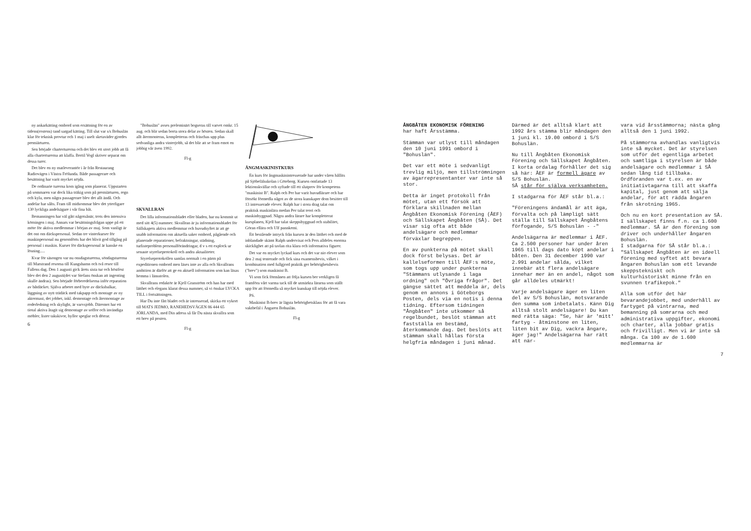ny ankarkätting ombord som ersättning för en av tidens(rostens) tand sargad kätting. Till slut var s/s Bohuslän klar för teknisk provtur och 1 maj i uselt sketaväder gjordes premiärturen.
Sen började charterturerna och det blev ett stort jobb att få alla charterturerna att klaffa. Bertil Vogl skriver separat om dessa turer.
Det blev en ny matleverantör i år från Restaurang Radiovägen i Västra Frölunda. Både passagerare och besättning har varit mycket nöjda.
De ordinarie turerna kom igång som planerat. Uppstarten på sommaren var dock lika träkig som på premiärturen, regn och kyla, men några passagerare blev det allt ändå. Och andelar har sålts. Fram till midsommar blev det ytterligare 130 lyckliga andelsägare i vår fina båt.
Bemanningen har väl gått någotsånär, trots den intensiva körningen i maj. Annars var besättningsfrågan uppe på ett möte för aktiva medlemmar i början av maj. Som vanligt är det ont om däckspersonal. Sedan tre vinterkurser för maskinpersonal nu genomförts har det blivit god tillgång på personal i maskin. Kurser för däckspersonal är kanske en lösning.....
Kvar för säsongen var nu onsdagsturerna, söndagsturerna till Marstrand resorna till Kungshamn och två resor till Fallens dag. Den 1 augusti gick årets sista tur och höstfest blev det den 2 augusti(det var Stefans önskan att ingenting skulle ändras). Sen började förberedelserna inför reparation av båtdäcket. Själva arbetet med byte av däcksbalkar, läggning av nytt trädäck med takpapp och montage av ny aktermast, det jobbet, inkl. demontage och återmontage av roderledning och skylight, är varvsjobb. Däremot har ett tiotal aktiva åtagit sig demontage av soffor och invändiga möbler, lister takskivor, hyllor speglar och dörrar.
6
"Bohuslän" avses preleminärt bogseras till varvet omkr. 15 aug. och blir sedan borta stora delar av hösten. Sedan skall allt återmonteras, kompletteras och fräschas upp plus sedvanliga andra vinterjobb, så det blir att se fram emot en jobbig vår även 1992.
Fl-g
SKVALLRAN
Det lilla informationsbladet eller bladen, har nu kommit ut med sitt 4(5) nummer. Skvallran är ju informationsbladet för Sällskapets aktiva medlemmar och huvudsyftet är att ge snabb information om aktuella saker ombord, pågående och planerade reparationer, befraktningar, städning, turlisteproblem personalförändringar, d v s ett explock ur senaste styrelseprotokoll och andra aktualiteter.
Styrelseprotokollen samlas normalt i en pärm på expeditionen ombord men läses inte av alla och Skvallrans ambition är därför att ge en aktuell information som kan läsas hemma i länsstolen.
Skvallrans redaktör är Kjell Granström och han har med lätthet och elegans klarat dessa nummer, så vi önskar LYCKA TILL i fortsättningen.
Har Du inte fått bladet och är intresserad, skicka ett vykort till MATS JEDMO, RANEHEDSVÄGEN 86 444 65 JÖRLANDA, med Din adress så får Du nästa skvallra som ett brev på posten.
Fl-g
ÅNGMASKINISTKURS
En kurs för ångmaskinintresserade har under våren hållits på Sjöbefälsskolan i Göteborg. Kursen omfattade 13 lektionskvällar och syftade till ett slutprov för kompetens "maskinist B". Ralph och Per har varit huvudlärare och har försökt förmedla något av de stora kunskaper dom besitter till 13 intresserade elever. Ralph har i stora drag talat om praktisk maskinlära medan Per talat teori och maskinbyggnad. Några andra lärare har kompletterat kursplanen, Kjell har talat skeppsbyggnad och stabilitet, Göran ellära och Ulf pannkemi.
Ett bestående intryck från kursen är den lätthet och med de inblandade skämt Ralph undervisat och Pers alldeles enorma skicklighet att på tavlan rita klara och informativa figurer.
Det var en mycket lyckad kurs och det var nio elever som den 2 maj tenterade och fick sina examensbevis, vilket i kombination med fullgjord praktik ger behörighetsbevis ("brev") som maskinist B.
Vi som fick förmånen att följa kursen ber verkligen få framföra vårt varma tack till de utmärkta lärarna som ställt upp för att förmedla så mycket kunskap till nöjda elever.
PS.
Maskinist B-brev är lägsta behörighetsklass för att få vara vaktbefäl i Ångaren Bohuslän.
Fl-g
ÅNGBÅTEN EKONOMISK FÖRENING
har haft Årsstämma.
Stämman var utlyst till måndagen den 10 juni 1991 ombord i "Bohuslän".
Det var ett möte i sedvanligt trevlig miljö, men tillströmningen av ägarrepresentanter var inte så stor.
Detta är inget protokoll från mötet, utan ett försök att förklara skillnaden mellan Ångbåten Ekonomisk Förening (ÅEF) och Sällskapet Ångbåten (SÅ). Det visar sig ofta att både andelsägare och medlemmar förväxlar begreppen.
En av punkterna på mötet skall dock först belysas. Det är kallelseformen till ÅEF:s möte, som togs upp under punkterna "Stämmans utlysande i laga ordning" och "Övriga frågor". Det gängse sättet att meddela är, dels genom en annons i Göteborgs Posten, dels via en notis i denna tidning. Eftersom tidningen "Ångbåten" inte utkommer så regelbundet, beslöt stämman att fastställa en bestämd, återkommande dag. Det beslöts att stämman skall hållas första helgfria måndagen i juni månad.
Därmed är det alltså klart att 1992 års stämma blir måndagen den 1 juni kl. 19.00 ombord i S/S Bohuslän.
Nu till Ångbåten Ekonomisk Förening och Sällskapet Ångbåten.
I korta ordalag förhåller det sig så här: ÅEF är formell ägare av S/S Bohuslän.
SÅ står för själva verksamheten.
I stadgarna för ÅEF står bl.a.:
"Föreningens ändamål är att äga, förvalta och på lämpligt sätt ställa till Sällskapet Ångbåtens förfogande, S/S Bohuslän - -"
Andelsägarna är medlemmar i ÅEF. Ca 2.500 personer har under åren 1965 till dags dato köpt andelar i båten. Den 31 december 1990 var 2.991 andelar sålda, vilket innebär att flera andelsägare innehar mer än en andel, något som går alldeles utmärkt!
Varje andelsägare äger en liten del av S/S Bohuslän, motsvarande den summa som inbetalats. Känn Dig alltså stolt andelsägare! Du kan med rätta säga: "Se, här är 'mitt' fartyg - åtminstone en liten, liten bit av Dig, vackra ångare, äger jag!" Andelsägarna har rätt att när-
vara vid årsstämmorna; nästa gång alltså den 1 juni 1992.
På stämmorna avhandlas vanligtvis inte så mycket. Det är styrelsen som utför det egentliga arbetet och samtliga i styrelsen är både andelsägare och medlemmar i SÅ sedan lång tid tillbaka. Ordföranden var t.ex. en av initiativtagarna till att skaffa kapital, just genom att sälja andelar, för att rädda ångaren från skrotning 1965.
Och nu en kort presentation av SÅ. I sällskapet finns f.n. ca 1.600 medlemmar. SÅ är den förening som driver och underhåller ångaren Bohuslän.
I stadgarna för SÅ står bl.a.:
"Sällskapet Ångbåten är en ideell förening med syftet att bevara ångaren Bohuslän som ett levande skeppstekniskt och kulturhistoriskt minne från en svunnen trafikepok."
Alla som utför det här bevarandejobbet, med underhåll av fartyget på vintrarna, med bemanning på somrarna och med administrativa uppgifter, ekonomi och charter, alla jobbar gratis och frivilligt. Men vi är inte så många. Ca 100 av de 1.600 medlemmarna är
7